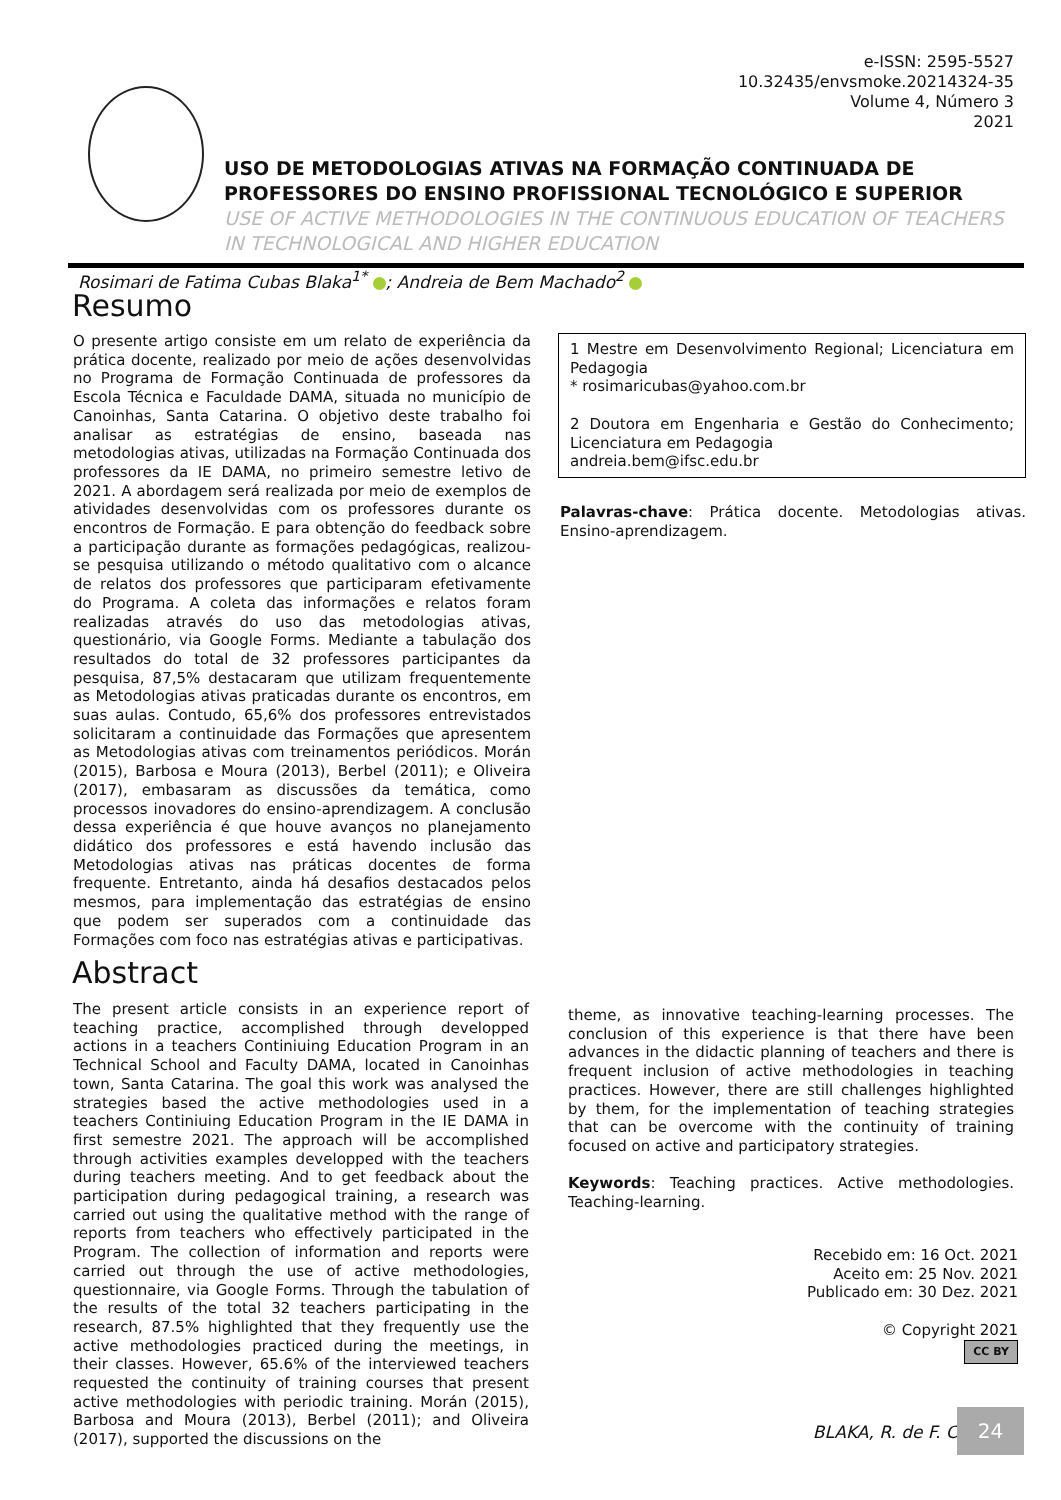e-ISSN: 2595-5527
10.32435/envsmoke.20214324-35
Volume 4, Número 3
2021
USO DE METODOLOGIAS ATIVAS NA FORMAÇÃO CONTINUADA DE PROFESSORES DO ENSINO PROFISSIONAL TECNOLÓGICO E SUPERIOR
USE OF ACTIVE METHODOLOGIES IN THE CONTINUOUS EDUCATION OF TEACHERS IN TECHNOLOGICAL AND HIGHER EDUCATION
Rosimari de Fatima Cubas Blaka<sup>1*</sup> ; Andreia de Bem Machado<sup>2</sup>
Resumo
O presente artigo consiste em um relato de experiência da prática docente, realizado por meio de ações desenvolvidas no Programa de Formação Continuada de professores da Escola Técnica e Faculdade DAMA, situada no município de Canoinhas, Santa Catarina. O objetivo deste trabalho foi analisar as estratégias de ensino, baseada nas metodologias ativas, utilizadas na Formação Continuada dos professores da IE DAMA, no primeiro semestre letivo de 2021. A abordagem será realizada por meio de exemplos de atividades desenvolvidas com os professores durante os encontros de Formação. E para obtenção do feedback sobre a participação durante as formações pedagógicas, realizou-se pesquisa utilizando o método qualitativo com o alcance de relatos dos professores que participaram efetivamente do Programa. A coleta das informações e relatos foram realizadas através do uso das metodologias ativas, questionário, via Google Forms. Mediante a tabulação dos resultados do total de 32 professores participantes da pesquisa, 87,5% destacaram que utilizam frequentemente as Metodologias ativas praticadas durante os encontros, em suas aulas. Contudo, 65,6% dos professores entrevistados solicitaram a continuidade das Formações que apresentem as Metodologias ativas com treinamentos periódicos. Morán (2015), Barbosa e Moura (2013), Berbel (2011); e Oliveira (2017), embasaram as discussões da temática, como processos inovadores do ensino-aprendizagem. A conclusão dessa experiência é que houve avanços no planejamento didático dos professores e está havendo inclusão das Metodologias ativas nas práticas docentes de forma frequente. Entretanto, ainda há desafios destacados pelos mesmos, para implementação das estratégias de ensino que podem ser superados com a continuidade das Formações com foco nas estratégias ativas e participativas.
1 Mestre em Desenvolvimento Regional; Licenciatura em Pedagogia
* rosimaricubas@yahoo.com.br
2 Doutora em Engenharia e Gestão do Conhecimento; Licenciatura em Pedagogia
andreia.bem@ifsc.edu.br
Palavras-chave: Prática docente. Metodologias ativas. Ensino-aprendizagem.
Abstract
The present article consists in an experience report of teaching practice, accomplished through developped actions in a teachers Continiuing Education Program in an Technical School and Faculty DAMA, located in Canoinhas town, Santa Catarina. The goal this work was analysed the strategies based the active methodologies used in a teachers Continiuing Education Program in the IE DAMA in first semestre 2021. The approach will be accomplished through activities examples developped with the teachers during teachers meeting. And to get feedback about the participation during pedagogical training, a research was carried out using the qualitative method with the range of reports from teachers who effectively participated in the Program. The collection of information and reports were carried out through the use of active methodologies, questionnaire, via Google Forms. Through the tabulation of the results of the total 32 teachers participating in the research, 87.5% highlighted that they frequently use the active methodologies practiced during the meetings, in their classes. However, 65.6% of the interviewed teachers requested the continuity of training courses that present active methodologies with periodic training. Morán (2015), Barbosa and Moura (2013), Berbel (2011); and Oliveira (2017), supported the discussions on the
theme, as innovative teaching-learning processes. The conclusion of this experience is that there have been advances in the didactic planning of teachers and there is frequent inclusion of active methodologies in teaching practices. However, there are still challenges highlighted by them, for the implementation of teaching strategies that can be overcome with the continuity of training focused on active and participatory strategies.
Keywords: Teaching practices. Active methodologies. Teaching-learning.
Recebido em: 16 Oct. 2021
Aceito em: 25 Nov. 2021
Publicado em: 30 Dez. 2021
© Copyright 2021
CC BY
BLAKA, R. de F. C.
24